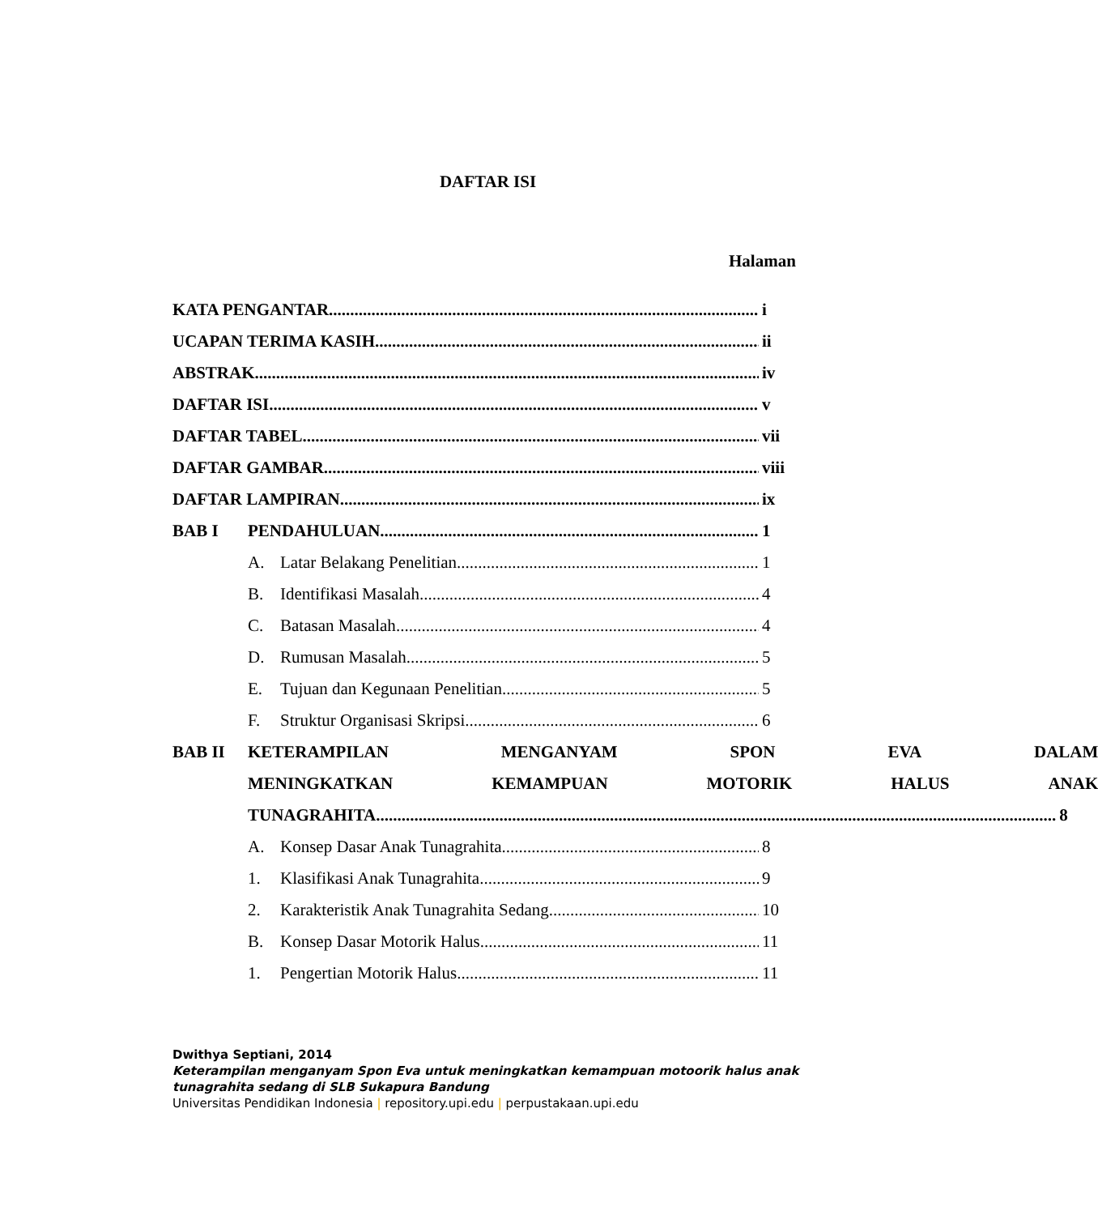DAFTAR ISI
Halaman
KATA PENGANTAR i
UCAPAN TERIMA KASIH ii
ABSTRAK iv
DAFTAR ISI v
DAFTAR TABEL vii
DAFTAR GAMBAR viii
DAFTAR LAMPIRAN ix
BAB I PENDAHULUAN 1
A. Latar Belakang Penelitian 1
B. Identifikasi Masalah 4
C. Batasan Masalah 4
D. Rumusan Masalah 5
E. Tujuan dan Kegunaan Penelitian 5
F. Struktur Organisasi Skripsi 6
BAB II
KETERAMPILAN MENGANYAM SPON EVA DALAM
MENINGKATKAN KEMAMPUAN MOTORIK HALUS ANAK
TUNAGRAHITA 8
A. Konsep Dasar Anak Tunagrahita 8
1. Klasifikasi Anak Tunagrahita 9
2. Karakteristik Anak Tunagrahita Sedang 10
B. Konsep Dasar Motorik Halus 11
1. Pengertian Motorik Halus 11
Dwithya Septiani, 2014
Keterampilan menganyam Spon Eva untuk meningkatkan kemampuan motoorik halus anak
tunagrahita sedang di SLB Sukapura Bandung
Universitas Pendidikan Indonesia | repository.upi.edu | perpustakaan.upi.edu